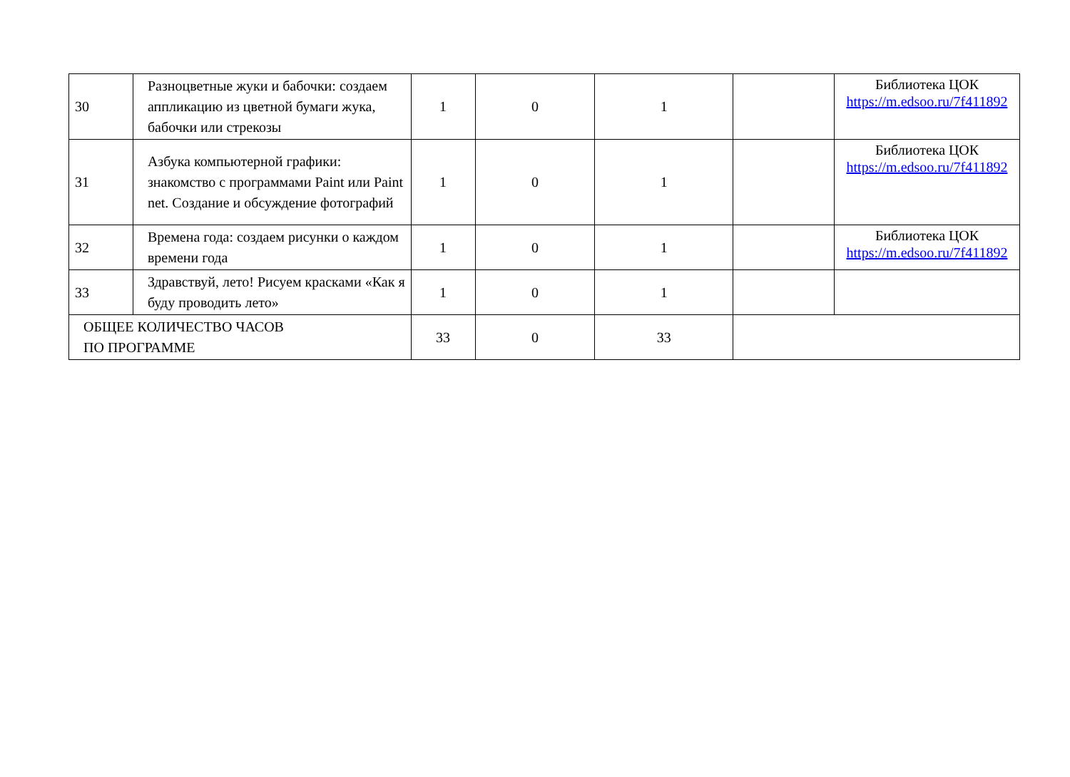| 30 | Разноцветные жуки и бабочки: создаем аппликацию из цветной бумаги жука, бабочки или стрекозы | 1 | 0 | 1 | | Библиотека ЦОК https://m.edsoo.ru/7f411892 |
| 31 | Азбука компьютерной графики: знакомство с программами Paint или Paint net. Создание и обсуждение фотографий | 1 | 0 | 1 | | Библиотека ЦОК https://m.edsoo.ru/7f411892 |
| 32 | Времена года: создаем рисунки о каждом времени года | 1 | 0 | 1 | | Библиотека ЦОК https://m.edsoo.ru/7f411892 |
| 33 | Здравствуй, лето! Рисуем красками «Как я буду проводить лето» | 1 | 0 | 1 | | |
| ОБЩЕЕ КОЛИЧЕСТВО ЧАСОВ ПО ПРОГРАММЕ | | 33 | 0 | 33 | | |